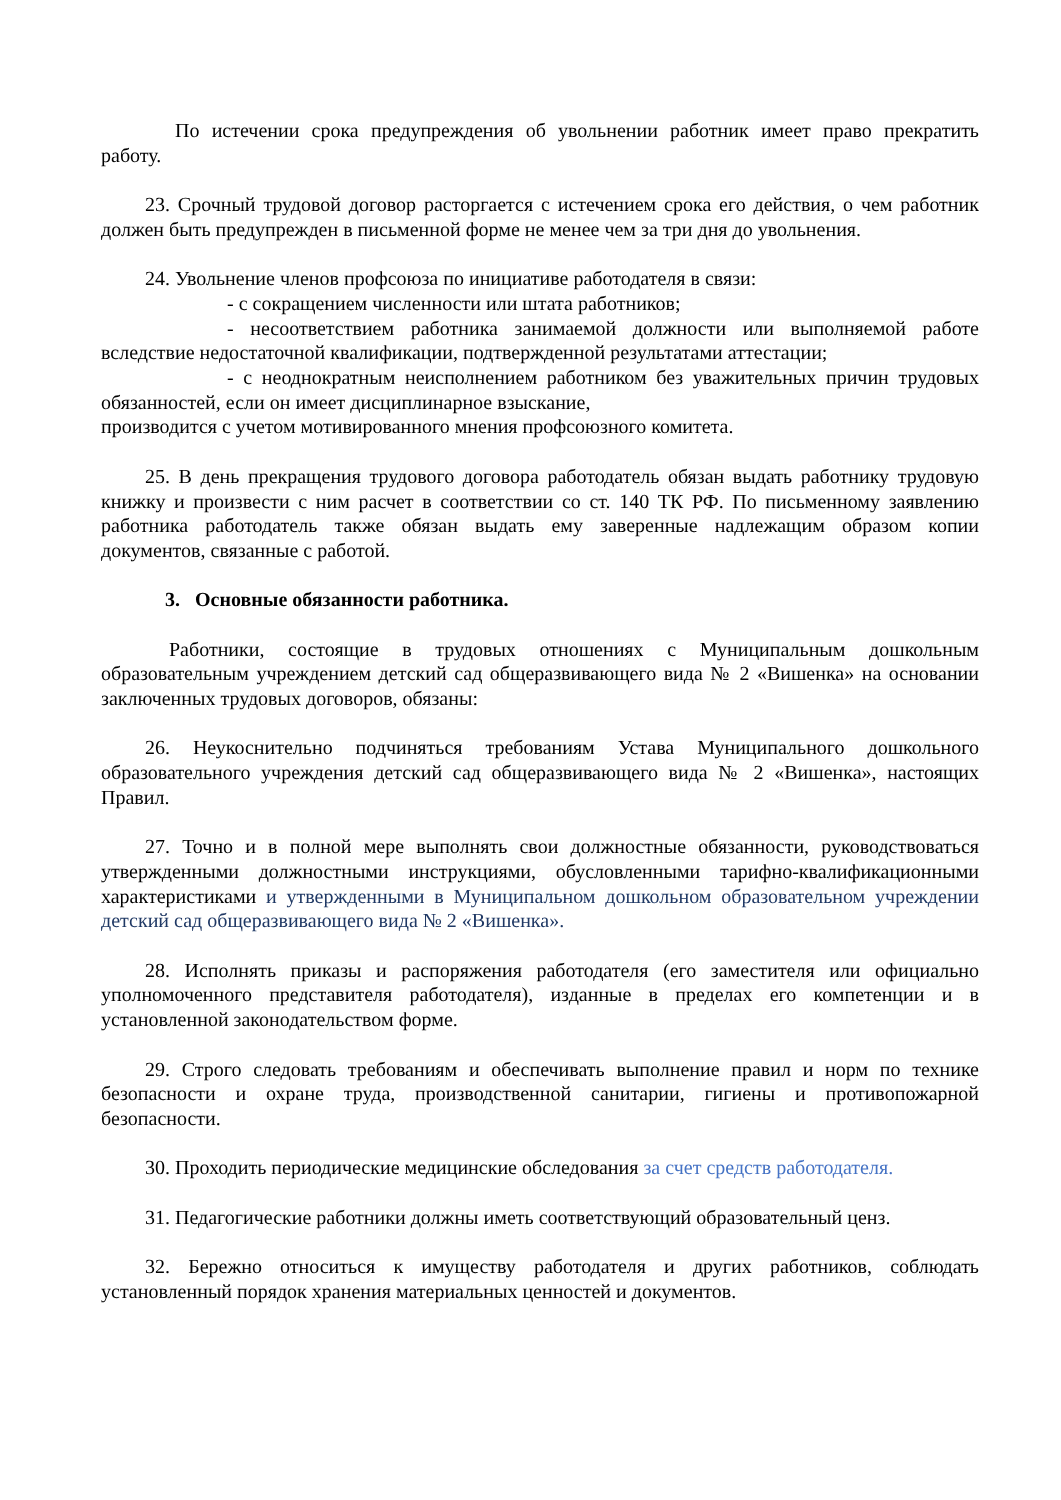По истечении срока предупреждения об увольнении работник имеет право прекратить работу.
23. Срочный трудовой договор расторгается с истечением срока его действия, о чем работник должен быть предупрежден в письменной форме не менее чем за три дня до увольнения.
24. Увольнение членов профсоюза по инициативе работодателя в связи:
- с сокращением численности или штата работников;
- несоответствием работника занимаемой должности или выполняемой работе вследствие недостаточной квалификации, подтвержденной результатами аттестации;
- с неоднократным неисполнением работником без уважительных причин трудовых обязанностей, если он имеет дисциплинарное взыскание,
производится с учетом мотивированного мнения профсоюзного комитета.
25. В день прекращения трудового договора работодатель обязан выдать работнику трудовую книжку и произвести с ним расчет в соответствии со ст. 140 ТК РФ. По письменному заявлению работника работодатель также обязан выдать ему заверенные надлежащим образом копии документов, связанные с работой.
3. Основные обязанности работника.
Работники, состоящие в трудовых отношениях с Муниципальным дошкольным образовательным учреждением детский сад общеразвивающего вида № 2 «Вишенка» на основании заключенных трудовых договоров, обязаны:
26. Неукоснительно подчиняться требованиям Устава Муниципального дошкольного образовательного учреждения детский сад общеразвивающего вида № 2 «Вишенка», настоящих Правил.
27. Точно и в полной мере выполнять свои должностные обязанности, руководствоваться утвержденными должностными инструкциями, обусловленными тарифно-квалификационными характеристиками и утвержденными в Муниципальном дошкольном образовательном учреждении детский сад общеразвивающего вида № 2 «Вишенка».
28. Исполнять приказы и распоряжения работодателя (его заместителя или официально уполномоченного представителя работодателя), изданные в пределах его компетенции и в установленной законодательством форме.
29. Строго следовать требованиям и обеспечивать выполнение правил и норм по технике безопасности и охране труда, производственной санитарии, гигиены и противопожарной безопасности.
30. Проходить периодические медицинские обследования за счет средств работодателя.
31. Педагогические работники должны иметь соответствующий образовательный ценз.
32. Бережно относиться к имуществу работодателя и других работников, соблюдать установленный порядок хранения материальных ценностей и документов.